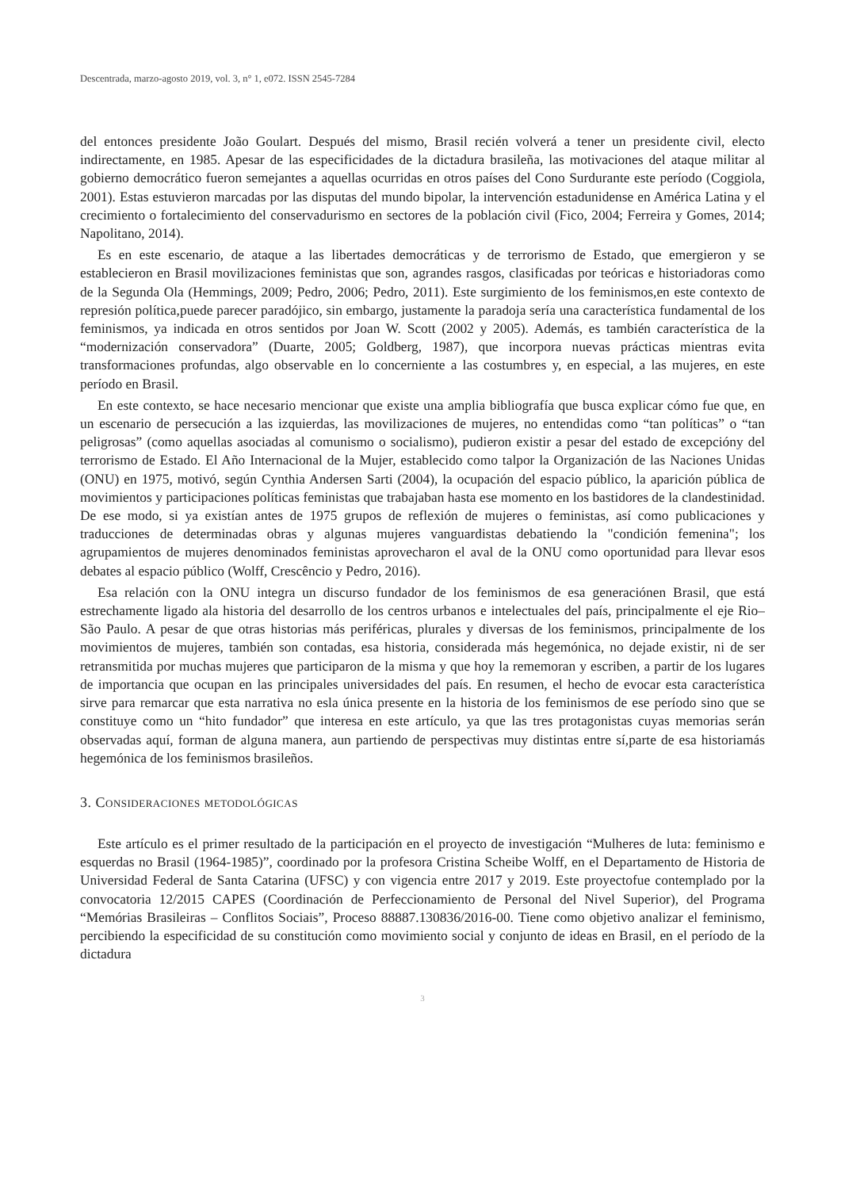Descentrada, marzo-agosto 2019, vol. 3, n° 1, e072. ISSN 2545-7284
del entonces presidente João Goulart. Después del mismo, Brasil recién volverá a tener un presidente civil, electo indirectamente, en 1985. Apesar de las especificidades de la dictadura brasileña, las motivaciones del ataque militar al gobierno democrático fueron semejantes a aquellas ocurridas en otros países del Cono Surdurante este período (Coggiola, 2001). Estas estuvieron marcadas por las disputas del mundo bipolar, la intervención estadunidense en América Latina y el crecimiento o fortalecimiento del conservadurismo en sectores de la población civil (Fico, 2004; Ferreira y Gomes, 2014; Napolitano, 2014).
Es en este escenario, de ataque a las libertades democráticas y de terrorismo de Estado, que emergieron y se establecieron en Brasil movilizaciones feministas que son, agrandes rasgos, clasificadas por teóricas e historiadoras como de la Segunda Ola (Hemmings, 2009; Pedro, 2006; Pedro, 2011). Este surgimiento de los feminismos,en este contexto de represión política,puede parecer paradójico, sin embargo, justamente la paradoja sería una característica fundamental de los feminismos, ya indicada en otros sentidos por Joan W. Scott (2002 y 2005). Además, es también característica de la “modernización conservadora” (Duarte, 2005; Goldberg, 1987), que incorpora nuevas prácticas mientras evita transformaciones profundas, algo observable en lo concerniente a las costumbres y, en especial, a las mujeres, en este período en Brasil.
En este contexto, se hace necesario mencionar que existe una amplia bibliografía que busca explicar cómo fue que, en un escenario de persecución a las izquierdas, las movilizaciones de mujeres, no entendidas como “tan políticas” o “tan peligrosas” (como aquellas asociadas al comunismo o socialismo), pudieron existir a pesar del estado de excepcióny del terrorismo de Estado. El Año Internacional de la Mujer, establecido como talpor la Organización de las Naciones Unidas (ONU) en 1975, motivó, según Cynthia Andersen Sarti (2004), la ocupación del espacio público, la aparición pública de movimientos y participaciones políticas feministas que trabajaban hasta ese momento en los bastidores de la clandestinidad. De ese modo, si ya existían antes de 1975 grupos de reflexión de mujeres o feministas, así como publicaciones y traducciones de determinadas obras y algunas mujeres vanguardistas debatiendo la "condición femenina"; los agrupamientos de mujeres denominados feministas aprovecharon el aval de la ONU como oportunidad para llevar esos debates al espacio público (Wolff, Crescêncio y Pedro, 2016).
Esa relación con la ONU integra un discurso fundador de los feminismos de esa generaciónen Brasil, que está estrechamente ligado ala historia del desarrollo de los centros urbanos e intelectuales del país, principalmente el eje Rio–São Paulo. A pesar de que otras historias más periféricas, plurales y diversas de los feminismos, principalmente de los movimientos de mujeres, también son contadas, esa historia, considerada más hegemónica, no dejade existir, ni de ser retransmitida por muchas mujeres que participaron de la misma y que hoy la rememoran y escriben, a partir de los lugares de importancia que ocupan en las principales universidades del país. En resumen, el hecho de evocar esta característica sirve para remarcar que esta narrativa no esla única presente en la historia de los feminismos de ese período sino que se constituye como un “hito fundador” que interesa en este artículo, ya que las tres protagonistas cuyas memorias serán observadas aquí, forman de alguna manera, aun partiendo de perspectivas muy distintas entre sí,parte de esa historiamás hegemónica de los feminismos brasileños.
3. Consideraciones metodológicas
Este artículo es el primer resultado de la participación en el proyecto de investigación “Mulheres de luta: feminismo e esquerdas no Brasil (1964-1985)”, coordinado por la profesora Cristina Scheibe Wolff, en el Departamento de Historia de Universidad Federal de Santa Catarina (UFSC) y con vigencia entre 2017 y 2019. Este proyectofue contemplado por la convocatoria 12/2015 CAPES (Coordinación de Perfeccionamiento de Personal del Nivel Superior), del Programa “Memórias Brasileiras – Conflitos Sociais”, Proceso 88887.130836/2016-00. Tiene como objetivo analizar el feminismo, percibiendo la especificidad de su constitución como movimiento social y conjunto de ideas en Brasil, en el período de la dictadura
3